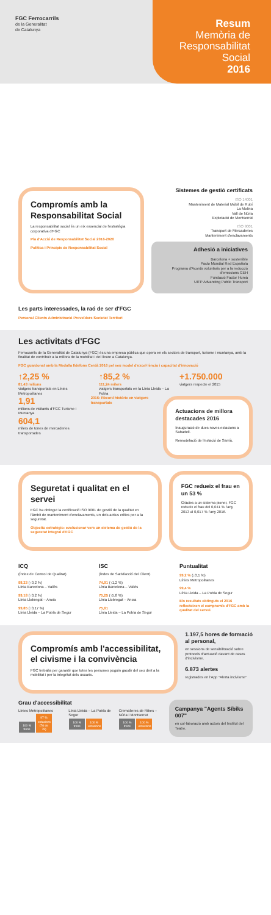FGC Ferrocarrils
de la Generalitat
de Catalunya
Resum
Memòria de
Responsabilitat Social
2016
Compromís amb la Responsabilitat Social
La responsabilitat social és un eix essencial de l'estratègia corporativa d'FGC
Pla d'Acció de Responsabilitat Social 2016-2020
Política i Principis de Responsabilitat Social
Sistemes de gestió certificats
ISO 14001
Manteniment de Material Mòbil de Rubí
La Molina
Vall de Núria
Explotació de Montserrat
ISO 9001
Transport de Mercaderies
Manteniment d'enclavaments
Adhesió a iniciatives
Barcelona + sostenible
Pacto Mundial Red Española
Programa d'Acords voluntaris per a la reducció d'emissions GEH
Fundació Factor Humà
UITP Advancing Public Transport
Les parts interessades, la raó de ser d'FGC
Personal Clients Administració Proveïdors Societat Territori
Les activitats d'FGC
Ferrocarrils de la Generalitat de Catalunya (FGC) és una empresa pública que opera en els sectors de transport, turisme i muntanya, amb la finalitat de contribuir a la millora de la mobilitat i del lleure a Catalunya.
FGC guardonat amb la Medalla Ildefons Cerdà 2016 pel seu model d'excel·lència i capacitat d'innovació
↑2,25 %
81,43 milions
viatgers transportats en Línies Metropolitanes
↑85,2 %
111,24 milers
viatgers transportats en la Línia Lleida – La Pobla
+1.750.000
viatgers respecte el 2015
1,91
milions de visitants d'FGC Turisme i Muntanya
604,1
milers de tones de mercaderies transportades
2016: Rècord històric en viatgers transportats
Actuacions de millora destacades 2016
Inauguració de dues noves estacions a Sabadell.
Remodelació de l'estació de Sarrià.
Seguretat i qualitat en el servei
FGC ha obtingut la certificació ISO 9001 de gestió de la qualitat en l'àmbit de manteniment d'enclavaments, un dels actius crítics per a la seguretat.
Objectiu estratègic: evolucionar vers un sistema de gestió de la seguretat integral d'FGC
FGC redueix el frau en un 53 %
Gràcies a un sistema pioner, FGC redueix el frau del 0,041 % l'any 2013 al 0,017 % l'any 2016.
ICQ
(Índex de Control de Qualitat)
98,23 (↑0,2 %)
Línia Barcelona – Vallès
99,18 (↑0,2 %)
Línia Llobregat – Anoia
99,85 (↑0,17 %)
Línia Lleida – La Pobla de Segur
ISC
(Índex de Satisfacció del Client)
74,91 (↑1,2 %)
Línia Barcelona – Vallès
75,25 (↑5,8 %)
Línia Llobregat – Anoia
75,61
Línia Lleida – La Pobla de Segur
Puntualitat
99,2 % (↓0,1 %)
Línies Metropolitanes
99,4 %
Línia Lleida – La Pobla de Segur
Els resultats obtinguts el 2016 reflecteixen el compromís d'FGC amb la qualitat del servei.
Compromís amb l'accessibilitat, el civisme i la convivència
FGC treballa per garantir que totes les persones puguin gaudir del seu dret a la mobilitat i per la integritat dels usuaris.
1.197,5 hores de formació al personal,
en sessions de sensibilització sobre protocols d'actuació davant de casos d'incivisme.
6.873 alertes
registrades en l'App "Alerta incivisme"
Grau d'accessibilitat
Línies Metropolitanes
100 % trens 97 % estacions (76 de 78)
Línia Lleida – La Pobla de Segur
100 % trens 100 % estacions
Cremalleres de Ribes – Núria i Montserrat
100 % trens 100 % estacions
Campanya "Agents Síbiks 007"
en col·laboració amb actors del Institut del Teatre.